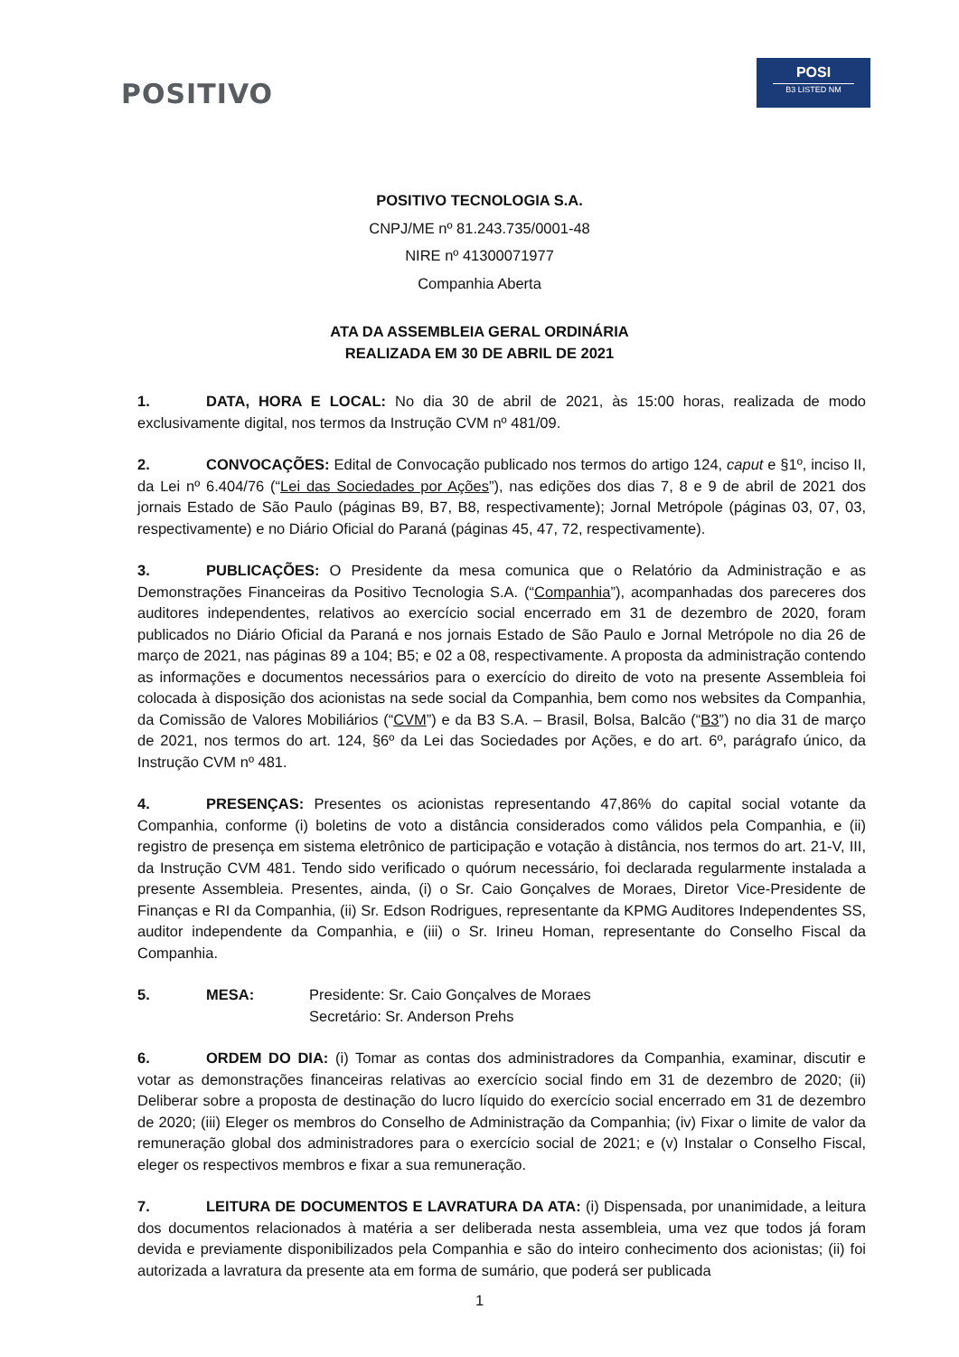POSITIVO
POSI
B3 LISTED NM
POSITIVO TECNOLOGIA S.A.
CNPJ/ME nº 81.243.735/0001-48
NIRE nº 41300071977
Companhia Aberta
ATA DA ASSEMBLEIA GERAL ORDINÁRIA
REALIZADA EM 30 DE ABRIL DE 2021
1. DATA, HORA E LOCAL: No dia 30 de abril de 2021, às 15:00 horas, realizada de modo exclusivamente digital, nos termos da Instrução CVM nº 481/09.
2. CONVOCAÇÕES: Edital de Convocação publicado nos termos do artigo 124, caput e §1º, inciso II, da Lei nº 6.404/76 (“Lei das Sociedades por Ações”), nas edições dos dias 7, 8 e 9 de abril de 2021 dos jornais Estado de São Paulo (páginas B9, B7, B8, respectivamente); Jornal Metrópole (páginas 03, 07, 03, respectivamente) e no Diário Oficial do Paraná (páginas 45, 47, 72, respectivamente).
3. PUBLICAÇÕES: O Presidente da mesa comunica que o Relatório da Administração e as Demonstrações Financeiras da Positivo Tecnologia S.A. (“Companhia”), acompanhadas dos pareceres dos auditores independentes, relativos ao exercício social encerrado em 31 de dezembro de 2020, foram publicados no Diário Oficial da Paraná e nos jornais Estado de São Paulo e Jornal Metrópole no dia 26 de março de 2021, nas páginas 89 a 104; B5; e 02 a 08, respectivamente. A proposta da administração contendo as informações e documentos necessários para o exercício do direito de voto na presente Assembleia foi colocada à disposição dos acionistas na sede social da Companhia, bem como nos websites da Companhia, da Comissão de Valores Mobiliários (“CVM”) e da B3 S.A. – Brasil, Bolsa, Balcão (“B3”) no dia 31 de março de 2021, nos termos do art. 124, §6º da Lei das Sociedades por Ações, e do art. 6º, parágrafo único, da Instrução CVM nº 481.
4. PRESENÇAS: Presentes os acionistas representando 47,86% do capital social votante da Companhia, conforme (i) boletins de voto a distância considerados como válidos pela Companhia, e (ii) registro de presença em sistema eletrônico de participação e votação à distância, nos termos do art. 21-V, III, da Instrução CVM 481. Tendo sido verificado o quórum necessário, foi declarada regularmente instalada a presente Assembleia. Presentes, ainda, (i) o Sr. Caio Gonçalves de Moraes, Diretor Vice-Presidente de Finanças e RI da Companhia, (ii) Sr. Edson Rodrigues, representante da KPMG Auditores Independentes SS, auditor independente da Companhia, e (iii) o Sr. Irineu Homan, representante do Conselho Fiscal da Companhia.
5. MESA: Presidente: Sr. Caio Gonçalves de Moraes
Secretário: Sr. Anderson Prehs
6. ORDEM DO DIA: (i) Tomar as contas dos administradores da Companhia, examinar, discutir e votar as demonstrações financeiras relativas ao exercício social findo em 31 de dezembro de 2020; (ii) Deliberar sobre a proposta de destinação do lucro líquido do exercício social encerrado em 31 de dezembro de 2020; (iii) Eleger os membros do Conselho de Administração da Companhia; (iv) Fixar o limite de valor da remuneração global dos administradores para o exercício social de 2021; e (v) Instalar o Conselho Fiscal, eleger os respectivos membros e fixar a sua remuneração.
7. LEITURA DE DOCUMENTOS E LAVRATURA DA ATA: (i) Dispensada, por unanimidade, a leitura dos documentos relacionados à matéria a ser deliberada nesta assembleia, uma vez que todos já foram devida e previamente disponibilizados pela Companhia e são do inteiro conhecimento dos acionistas; (ii) foi autorizada a lavratura da presente ata em forma de sumário, que poderá ser publicada
1